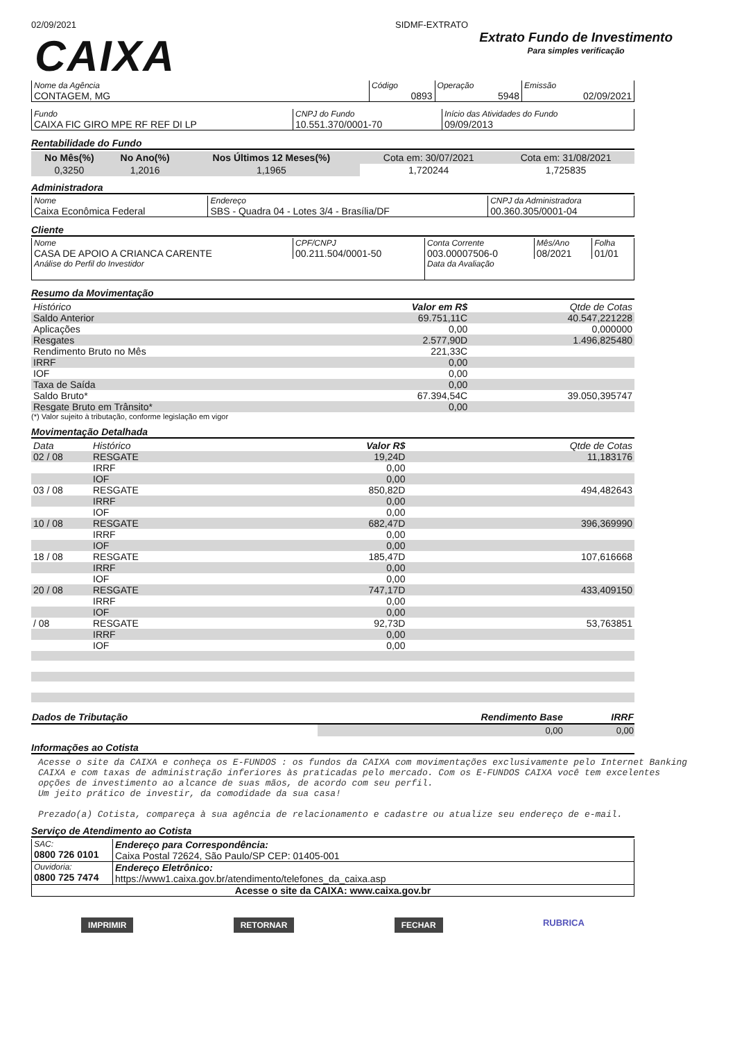02/09/2021 SIDMF-EXTRATO
CAIXA
Extrato Fundo de Investimento
Para simples verificação
| Nome da Agência CONTAGEM, MG | Código 0893 | Operação 5948 | Emissão 02/09/2021 |
| Fundo CAIXA FIC GIRO MPE RF REF DI LP | CNPJ do Fundo 10.551.370/0001-70 | Início das Atividades do Fundo 09/09/2013 |
Rentabilidade do Fundo
| No Mês(%) | No Ano(%) | Nos Últimos 12 Meses(%) | Cota em: 30/07/2021 | Cota em: 31/08/2021 |
| 0,3250 | 1,2016 | 1,1965 | 1,720244 | 1,725835 |
Administradora
| Nome Caixa Econômica Federal | Endereço SBS - Quadra 04 - Lotes 3/4 - Brasília/DF | CNPJ da Administradora 00.360.305/0001-04 |
Cliente
| Nome CASA DE APOIO A CRIANCA CARENTE | CPF/CNPJ 00.211.504/0001-50 | Conta Corrente 003.00007506-0 | Mês/Ano 08/2021 | Folha 01/01 |
| Análise do Perfil do Investidor | | Data da Avaliação | | |
Resumo da Movimentação
| Histórico | Valor em R$ | Qtde de Cotas |
| Saldo Anterior | 69.751,11C | 40.547,221228 |
| Aplicações | 0,00 | 0,000000 |
| Resgates | 2.577,90D | 1.496,825480 |
| Rendimento Bruto no Mês | 221,33C | |
| IRRF | 0,00 | |
| IOF | 0,00 | |
| Taxa de Saída | 0,00 | |
| Saldo Bruto* | 67.394,54C | 39.050,395747 |
| Resgate Bruto em Trânsito* | 0,00 | |
(*) Valor sujeito à tributação, conforme legislação em vigor
Movimentação Detalhada
| Data | Histórico | Valor R$ | Qtde de Cotas |
| 02 / 08 | RESGATE | 19,24D | 11,183176 |
| | IRRF | 0,00 | |
| | IOF | 0,00 | |
| 03 / 08 | RESGATE | 850,82D | 494,482643 |
| | IRRF | 0,00 | |
| | IOF | 0,00 | |
| 10 / 08 | RESGATE | 682,47D | 396,369990 |
| | IRRF | 0,00 | |
| | IOF | 0,00 | |
| 18 / 08 | RESGATE | 185,47D | 107,616668 |
| | IRRF | 0,00 | |
| | IOF | 0,00 | |
| 20 / 08 | RESGATE | 747,17D | 433,409150 |
| | IRRF | 0,00 | |
| | IOF | 0,00 | |
| / 08 | RESGATE | 92,73D | 53,763851 |
| | IRRF | 0,00 | |
| | IOF | 0,00 | |
| Dados de Tributação | Rendimento Base | IRRF |
| | 0,00 | 0,00 |
Informações ao Cotista
Acesse o site da CAIXA e conheça os E-FUNDOS : os fundos da CAIXA com movimentações exclusivamente pelo Internet Banking CAIXA e com taxas de administração inferiores às praticadas pelo mercado. Com os E-FUNDOS CAIXA você tem excelentes opções de investimento ao alcance de suas mãos, de acordo com seu perfil.
Um jeito prático de investir, da comodidade da sua casa!
Prezado(a) Cotista, compareça à sua agência de relacionamento e cadastre ou atualize seu endereço de e-mail.
Serviço de Atendimento ao Cotista
| SAC: 0800 726 0101 | Endereço para Correspondência: Caixa Postal 72624, São Paulo/SP CEP: 01405-001 |
| Ouvidoria: 0800 725 7474 | Endereço Eletrônico: https://www1.caixa.gov.br/atendimento/telefones_da_caixa.asp |
| Acesse o site da CAIXA: www.caixa.gov.br | |
IMPRIMIR RETORNAR FECHAR RUBRICA